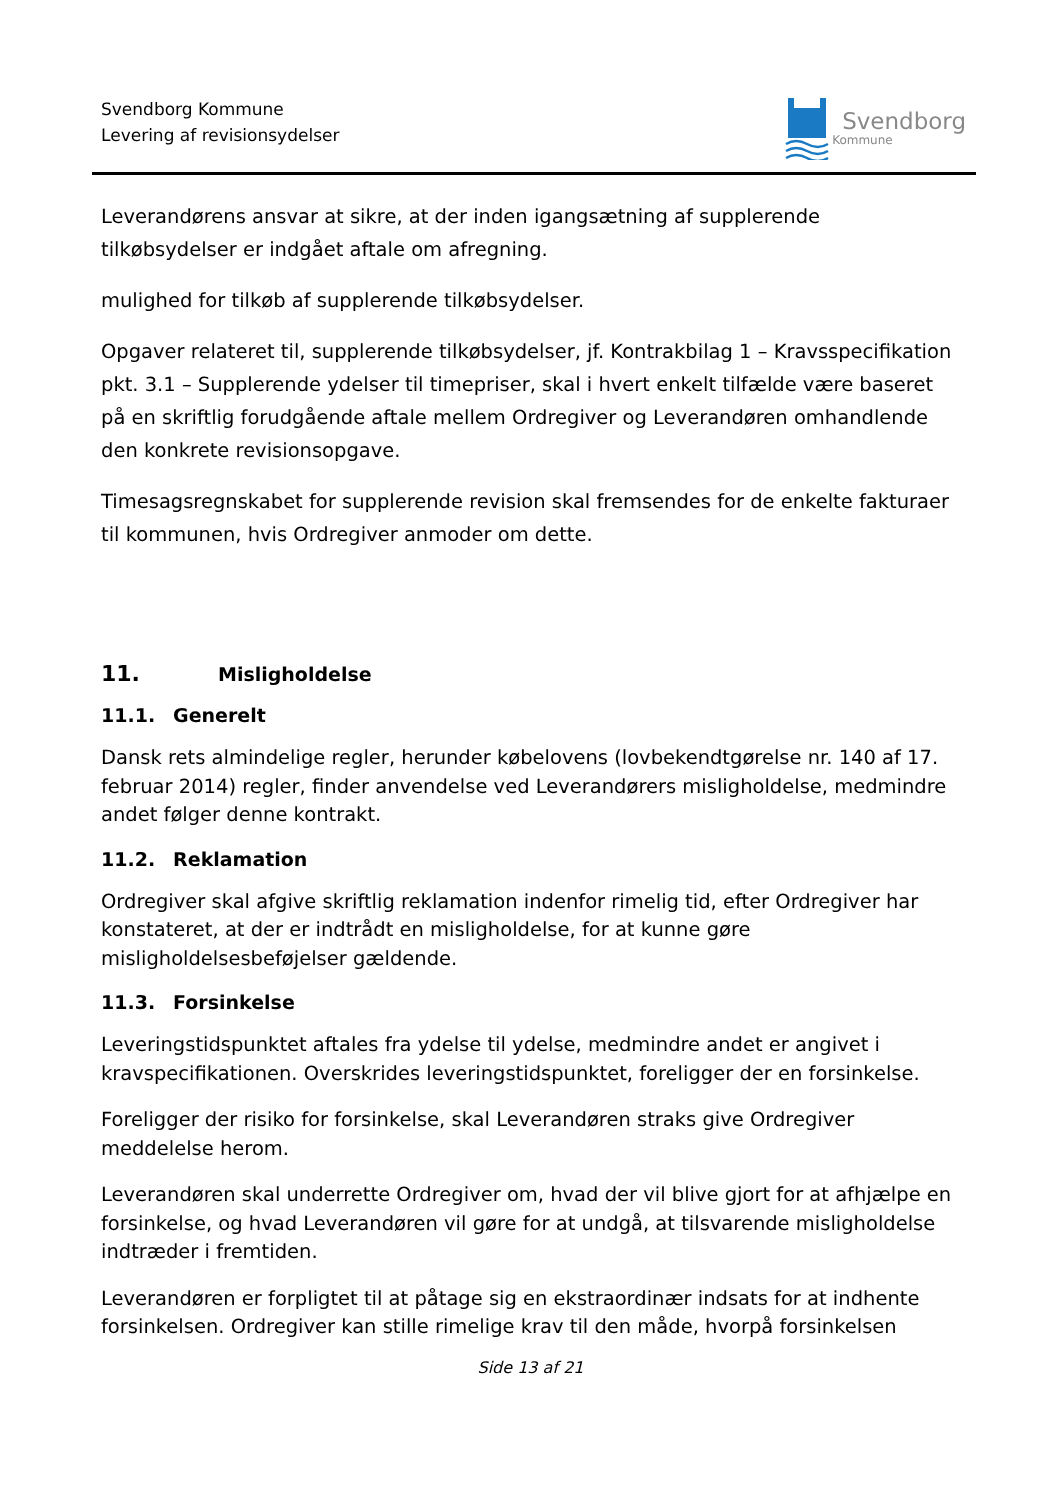Svendborg Kommune
Levering af revisionsydelser
Svendborg
Kommune
Leverandørens ansvar at sikre, at der inden igangsætning af supplerende tilkøbsydelser er indgået aftale om afregning.
mulighed for tilkøb af supplerende tilkøbsydelser.
Opgaver relateret til, supplerende tilkøbsydelser, jf. Kontrakbilag 1 – Kravsspecifikation pkt. 3.1 – Supplerende ydelser til timepriser, skal i hvert enkelt tilfælde være baseret på en skriftlig forudgående aftale mellem Ordregiver og Leverandøren omhandlende den konkrete revisionsopgave.
Timesagsregnskabet for supplerende revision skal fremsendes for de enkelte fakturaer til kommunen, hvis Ordregiver anmoder om dette.
11. Misligholdelse
11.1. Generelt
Dansk rets almindelige regler, herunder købelovens (lovbekendtgørelse nr. 140 af 17. februar 2014) regler, finder anvendelse ved Leverandørers misligholdelse, medmindre andet følger denne kontrakt.
11.2. Reklamation
Ordregiver skal afgive skriftlig reklamation indenfor rimelig tid, efter Ordregiver har konstateret, at der er indtrådt en misligholdelse, for at kunne gøre misligholdelsesbeføjelser gældende.
11.3. Forsinkelse
Leveringstidspunktet aftales fra ydelse til ydelse, medmindre andet er angivet i kravspecifikationen. Overskrides leveringstidspunktet, foreligger der en forsinkelse.
Foreligger der risiko for forsinkelse, skal Leverandøren straks give Ordregiver meddelelse herom.
Leverandøren skal underrette Ordregiver om, hvad der vil blive gjort for at afhjælpe en forsinkelse, og hvad Leverandøren vil gøre for at undgå, at tilsvarende misligholdelse indtræder i fremtiden.
Leverandøren er forpligtet til at påtage sig en ekstraordinær indsats for at indhente forsinkelsen. Ordregiver kan stille rimelige krav til den måde, hvorpå forsinkelsen
Side 13 af 21